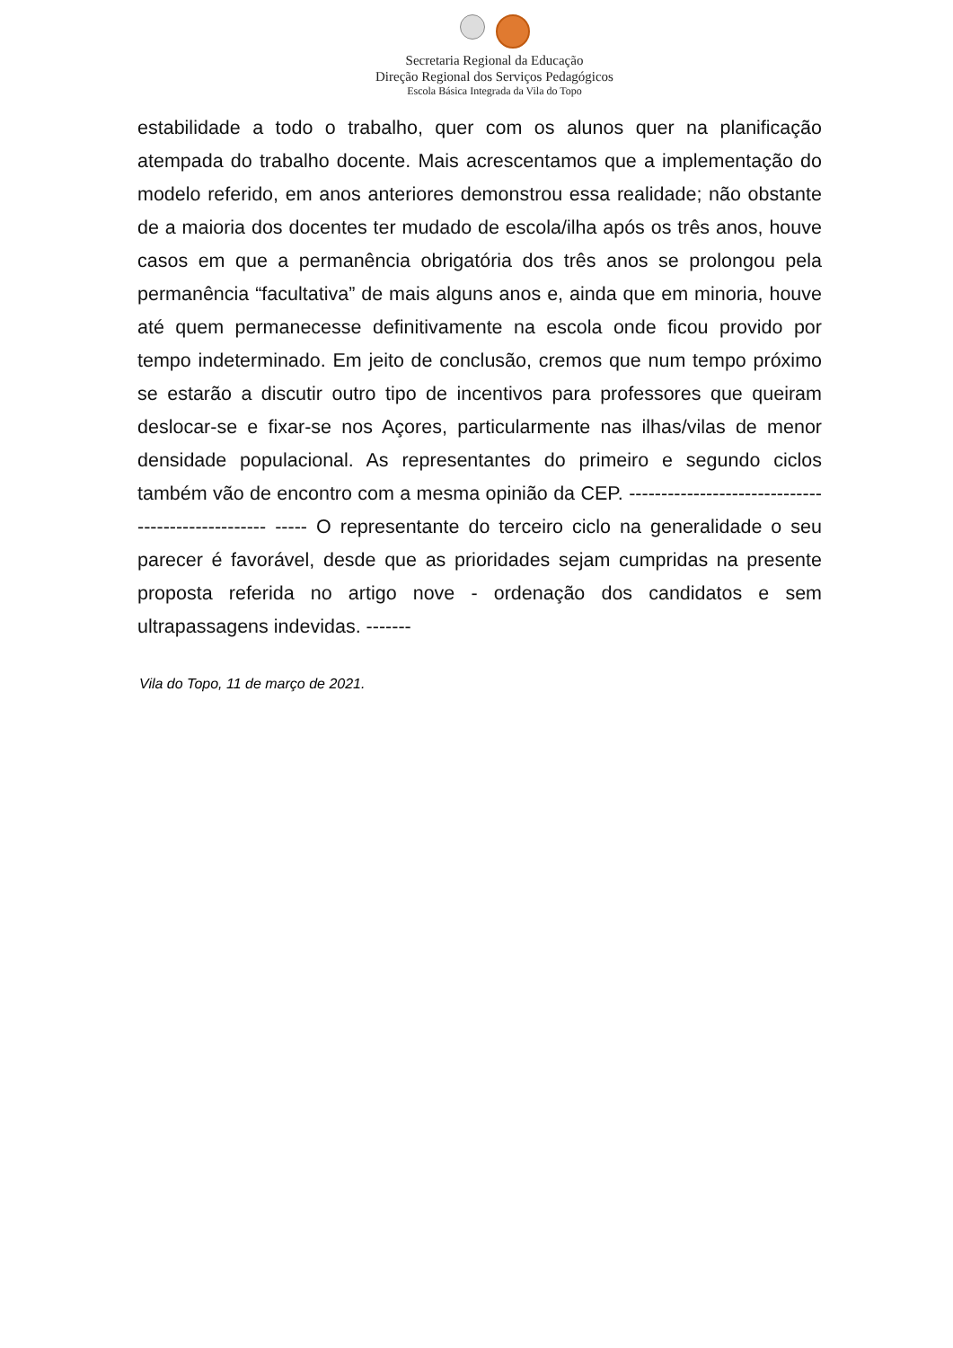Secretaria Regional da Educação
Direção Regional dos Serviços Pedagógicos
Escola Básica Integrada da Vila do Topo
estabilidade a todo o trabalho, quer com os alunos quer na planificação atempada do trabalho docente. Mais acrescentamos que a implementação do modelo referido, em anos anteriores demonstrou essa realidade; não obstante de a maioria dos docentes ter mudado de escola/ilha após os três anos, houve casos em que a permanência obrigatória dos três anos se prolongou pela permanência “facultativa” de mais alguns anos e, ainda que em minoria, houve até quem permanecesse definitivamente na escola onde ficou provido por tempo indeterminado. Em jeito de conclusão, cremos que num tempo próximo se estarão a discutir outro tipo de incentivos para professores que queiram deslocar-se e fixar-se nos Açores, particularmente nas ilhas/vilas de menor densidade populacional. As representantes do primeiro e segundo ciclos também vão de encontro com a mesma opinião da CEP. -------------------------------------------------- ----- O representante do terceiro ciclo na generalidade o seu parecer é favorável, desde que as prioridades sejam cumpridas na presente proposta referida no artigo nove - ordenação dos candidatos e sem ultrapassagens indevidas. -------
Vila do Topo, 11 de março de 2021.